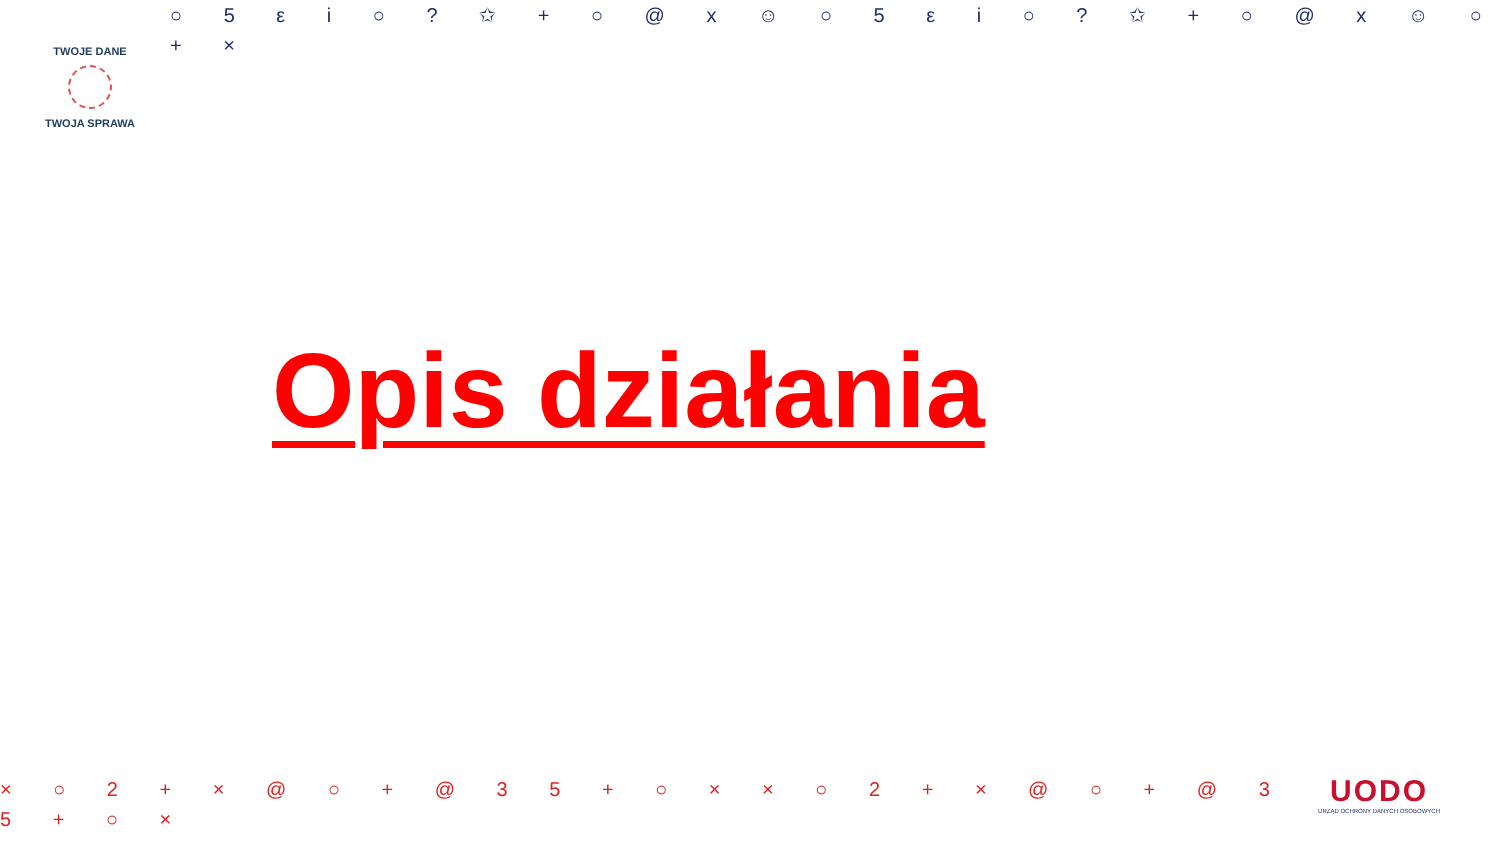○ 5 ε i ○ ? ✩ + ○ @ x ☺ ○ 5 ε i ○ ? ✩ + ○ @ x ☺ ○ + ×
TWOJE DANE
TWOJA SPRAWA
Opis działania
× ○ 2 + × @ ○ + @ 3 5 + ○ × × ○ 2 + × @ ○ + @ 3 5 + ○ ×
UODO
URZĄD OCHRONY DANYCH OSOBOWYCH